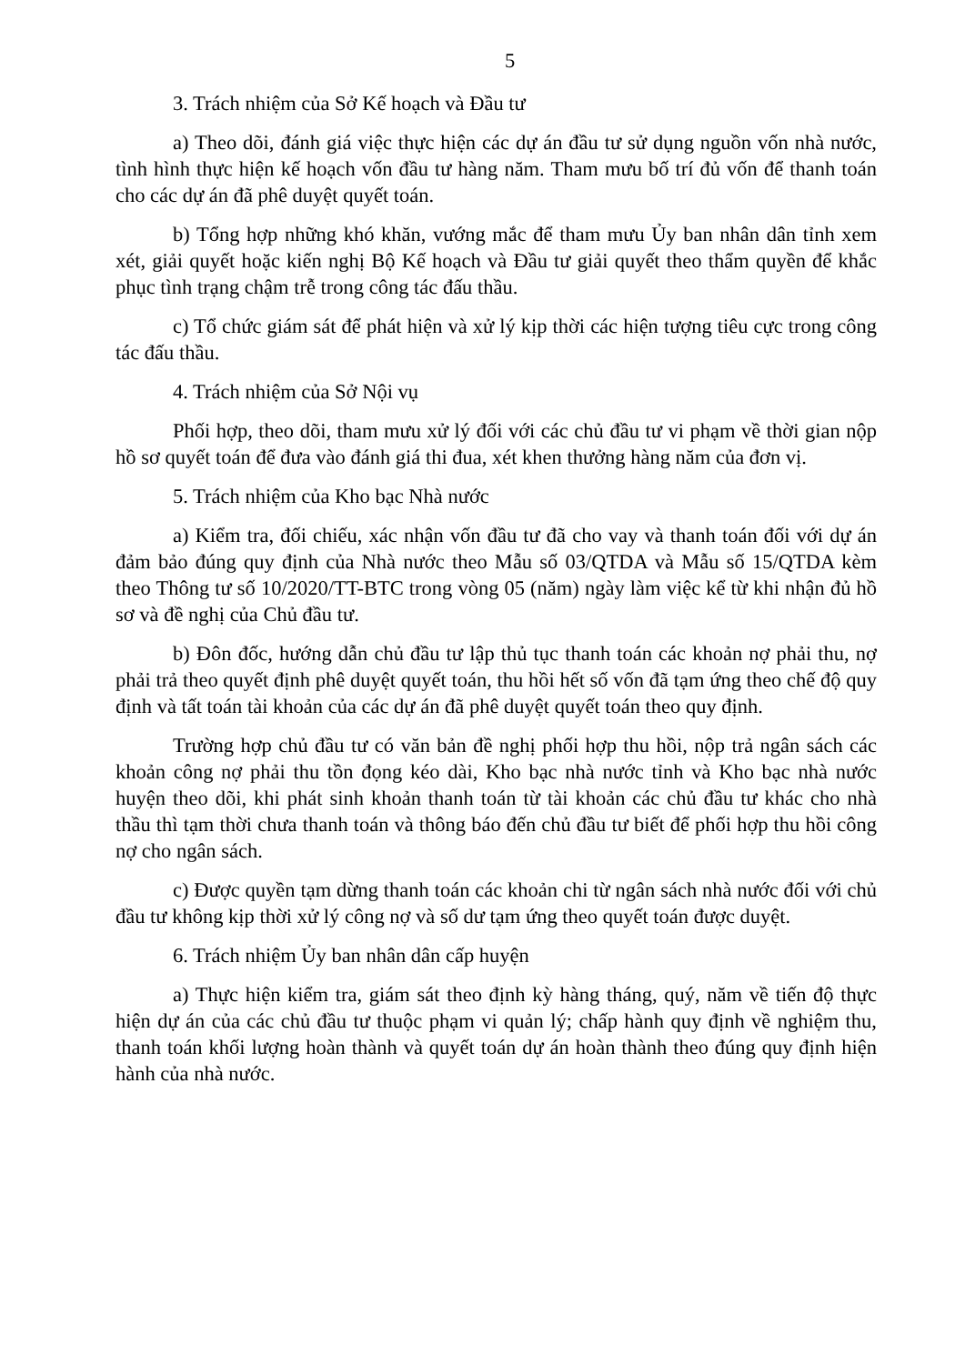5
3. Trách nhiệm của Sở Kế hoạch và Đầu tư
a) Theo dõi, đánh giá việc thực hiện các dự án đầu tư sử dụng nguồn vốn nhà nước, tình hình thực hiện kế hoạch vốn đầu tư hàng năm. Tham mưu bố trí đủ vốn để thanh toán cho các dự án đã phê duyệt quyết toán.
b) Tổng hợp những khó khăn, vướng mắc để tham mưu Ủy ban nhân dân tỉnh xem xét, giải quyết hoặc kiến nghị Bộ Kế hoạch và Đầu tư giải quyết theo thẩm quyền để khắc phục tình trạng chậm trễ trong công tác đấu thầu.
c) Tổ chức giám sát để phát hiện và xử lý kịp thời các hiện tượng tiêu cực trong công tác đấu thầu.
4. Trách nhiệm của Sở Nội vụ
Phối hợp, theo dõi, tham mưu xử lý đối với các chủ đầu tư vi phạm về thời gian nộp hồ sơ quyết toán để đưa vào đánh giá thi đua, xét khen thưởng hàng năm của đơn vị.
5. Trách nhiệm của Kho bạc Nhà nước
a) Kiểm tra, đối chiếu, xác nhận vốn đầu tư đã cho vay và thanh toán đối với dự án đảm bảo đúng quy định của Nhà nước theo Mẫu số 03/QTDA và Mẫu số 15/QTDA kèm theo Thông tư số 10/2020/TT-BTC trong vòng 05 (năm) ngày làm việc kể từ khi nhận đủ hồ sơ và đề nghị của Chủ đầu tư.
b) Đôn đốc, hướng dẫn chủ đầu tư lập thủ tục thanh toán các khoản nợ phải thu, nợ phải trả theo quyết định phê duyệt quyết toán, thu hồi hết số vốn đã tạm ứng theo chế độ quy định và tất toán tài khoản của các dự án đã phê duyệt quyết toán theo quy định.
Trường hợp chủ đầu tư có văn bản đề nghị phối hợp thu hồi, nộp trả ngân sách các khoản công nợ phải thu tồn đọng kéo dài, Kho bạc nhà nước tỉnh và Kho bạc nhà nước huyện theo dõi, khi phát sinh khoản thanh toán từ tài khoản các chủ đầu tư khác cho nhà thầu thì tạm thời chưa thanh toán và thông báo đến chủ đầu tư biết để phối hợp thu hồi công nợ cho ngân sách.
c) Được quyền tạm dừng thanh toán các khoản chi từ ngân sách nhà nước đối với chủ đầu tư không kịp thời xử lý công nợ và số dư tạm ứng theo quyết toán được duyệt.
6. Trách nhiệm Ủy ban nhân dân cấp huyện
a) Thực hiện kiểm tra, giám sát theo định kỳ hàng tháng, quý, năm về tiến độ thực hiện dự án của các chủ đầu tư thuộc phạm vi quản lý; chấp hành quy định về nghiệm thu, thanh toán khối lượng hoàn thành và quyết toán dự án hoàn thành theo đúng quy định hiện hành của nhà nước.